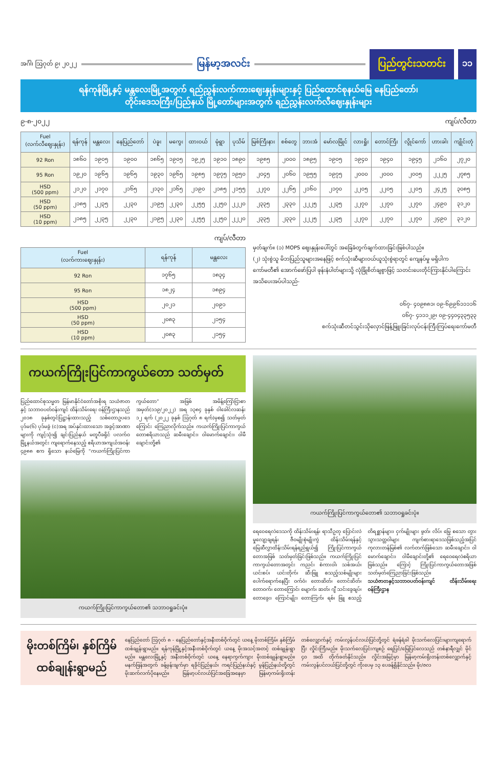အင်္ဂါ၊ ဩဂုတ် ၉၊ ၂၀၂၂ မြန်မာ့အလင်း ပြည်တွင်းသတင်း ၁၁
ရန်ကုန်မြို့နှင့် မန္တလေးမြို့အတွက် ရည်ညွှန်းလက်ကားဈေးနှုန်းများနှင့် ပြည်ထောင်စုနယ်မြေ နေပြည်တော်၊
တိုင်းဒေသကြီး/ပြည်နယ် မြို့တော်များအတွက် ရည်ညွှန်းလက်လီဈေးနှုန်းများ
၉-၈-၂၀၂၂ ကျပ်/လီတာ
| Fuel (လက်လီဈေးနှုန်း) | ရန်ကုန် | မန္တလေး | နေပြည်တော် | ပဲခူး | မကွေး | ထားဝယ် | မုံရွာ | ပုသိမ် | မြစ်ကြီးနား | စစ်တွေ | ဘားအံ | မော်လမြိုင် | လားရှိုး | တောင်ကြီး | လွိုင်ကော် | ဟားခါး | ကျိုင်းတုံ |
| --- | --- | --- | --- | --- | --- | --- | --- | --- | --- | --- | --- | --- | --- | --- | --- | --- | --- |
| 92 Ron | ၁၈၆၀ | ၁၉၀၅ | ၁၉၀၀ | ၁၈၆၅ | ၁၉၀၅ | ၁၉၂၅ | ၁၉၁၀ | ၁၈၉၀ | ၁၉၈၅ | ၂၀၀၀ | ၁၈၉၅ | ၁၉၀၅ | ၁၉၄၀ | ၁၉၄၀ | ၁၉၄၅ | ၂၁၆၀ | ၂၇၂၀ |
| 95 Ron | ၁၉၂၀ | ၁၉၆၅ | ၁၉၆၅ | ၁၉၃၀ | ၁၉၆၅ | ၁၉၈၅ | ၁၉၇၅ | ၁၉၅၀ | ၂၀၄၅ | ၂၀၆၀ | ၁၉၅၅ | ၁၉၇၅ | ၂၀၀၀ | ၂၀၀၀ | ၂၀၀၅ | ၂၂၂၅ | ၂၇၈၅ |
| HSD (500 ppm) | ၂၁၂၀ | ၂၁၇၀ | ၂၁၆၅ | ၂၁၃၀ | ၂၁၆၅ | ၂၁၉၀ | ၂၁၈၅ | ၂၁၅၅ | ၂၂၇၀ | ၂၂၆၅ | ၂၁၆၀ | ၂၁၇၀ | ၂၂၀၅ | ၂၂၀၅ | ၂၂၀၅ | ၂၄၂၅ | ၃၀၈၅ |
| HSD (50 ppm) | ၂၁၈၅ | ၂၂၃၅ | ၂၂၃၀ | ၂၁၉၅ | ၂၂၃၀ | ၂၂၅၅ | ၂၂၅၀ | ၂၂၂၀ | ၂၃၃၅ | ၂၃၃၀ | ၂၂၂၅ | ၂၂၃၅ | ၂၂၇၀ | ၂၂၇၀ | ၂၂၇၀ | ၂၄၉၀ | ၃၁၂၀ |
| HSD (10 ppm) | ၂၁၈၅ | ၂၂၃၅ | ၂၂၃၀ | ၂၁၉၅ | ၂၂၃၀ | ၂၂၅၅ | ၂၂၅၀ | ၂၂၂၀ | ၂၃၃၅ | ၂၃၃၀ | ၂၂၂၅ | ၂၂၃၅ | ၂၂၇၀ | ၂၂၇၀ | ၂၂၇၀ | ၂၄၉၀ | ၃၁၂၀ |
ကျပ်/လီတာ
| Fuel (လက်ကားဈေးနှုန်း) | ရန်ကုန် | မန္တလေး |
| --- | --- | --- |
| 92 Ron | ၁၇၆၅ | ၁၈၃၄ |
| 95 Ron | ၁၈၂၄ | ၁၈၉၄ |
| HSD (500 ppm) | ၂၀၂၁ | ၂၀၉၁ |
| HSD (50 ppm) | ၂၀၈၃ | ၂၁၅၄ |
| HSD (10 ppm) | ၂၀၈၃ | ၂၁၅၄ |
မှတ်ချက်။ (၁) MOPS ဈေးနှုန်းပေါ်တွင် အခြေခံတွက်ချက်ထားခြင်းဖြစ်ပါသည်။
(၂) သုံးစွဲသူ မိဘပြည်သူများအနေဖြင့် စက်သုံးဆီများဝယ်ယူသုံးစွဲရာတွင် ကျေနပ်မှု မရှိပါက ကော်မတီ၏ အောက်ဖော်ပြပါ ဖုန်းနံပါတ်များသို့ လုံခြုံစိတ်ချစွာဖြင့် သတင်းပေးတိုင်ကြားနိုင်ပါကြောင်း အသိပေးအပ်ပါသည်-
၀၆၇- ၄၀၉၈၈၁၊ ၀၉-၆၉၉၆၁၁၁၁၆
၀၆၇- ၄၁၁၁၂၉၊ ၀၉-၄၄၀၄၃၃၅၃၃
စက်သုံးဆီတင်သွင်းသိုလှောင်ဖြန့်ဖြူးခြင်းလုပ်ငန်းကြီးကြပ်ရေးကော်မတီ
ကယက်ကြိုးပြင်ကာကွယ်တော သတ်မှတ်
ပြည်ထောင်စုသမ္မတ မြန်မာနိုင်ငံတော်အစိုးရ သယံဇာတနှင့် သဘာဝပတ်ဝန်းကျင် ထိန်းသိမ်းရေး ဝန်ကြီးဌာနသည် ၂၀၁၈ ခုနှစ်တွင်ပြဋ္ဌာန်းထားသည့် သစ်တောဥပဒေပုဒ်မ(၆) ပုဒ်မခွဲ (င)အရ အပ်နှင်းထားသော အခွင့်အာဏာများကို ကျင့်သုံး၍ ချင်းပြည်နယ် မတူပီခရိုင် ပလက်ဝမြို့နယ်အတွင်း ကျရောက်နေသည့် ဧရိယာအကျယ်အဝန်း ၄၉၈၈ ဧက ရှိသော နယ်မြေကို “ကယက်ကြိုးပြင်ကာကွယ်တော” အဖြစ် အမိန့်ကြော်ငြာစာအမှတ်(၁၁၉/၂၀၂၂) အရ ၁၃၈၄ ခုနှစ် ဝါခေါင်လဆန်း ၁၂ ရက် (၂၀၂၂ ခုနှစ် ဩဂုတ် ၈ ရက်)မှစ၍ သတ်မှတ်ကြောင်း ကြေညာလိုက်သည်။ ကယက်ကြိုးပြင်ကာကွယ်တောဧရိယာသည် ဆမီးချောင်း၊ ဝါမောက်ချောင်း၊ ဝါမီချောင်းတို့၏
ကယက်ကြိုးပြင်ကာကွယ်တော၏ သဘာဝရှုခင်းပုံ။
ကယက်ကြိုးပြင်ကာကွယ်တော၏ သဘာဝရှုခင်းပုံ။
ရေဝေရေလဲဒေသကို ထိန်းသိမ်းရန်၊ ရာသီဥတု ပြောင်းလဲမှုလျော့ချရန်၊ ဇီဝမျိုးစုံမျိုးကွဲ ထိန်းသိမ်းရန်နှင့် မြေဆီလွှာထိန်းသိမ်းရန်ရည်ရွယ်၍ ကြိုးပြင်ကာကွယ်တောအဖြစ် သတ်မှတ်ခြင်းဖြစ်သည်။ ကယက်ကြိုးပြင်ကာကွယ်တောအတွင်း ကညင်၊ စံကားဝါ၊ သစ်အယ်၊ ယင်းစပ်၊ ယင်းတိုက်၊ ဆီးဖြူ စသည့်သစ်မျိုးများ ပေါက်ရောက်နေပြီး ဝက်ဝံ၊ တောဆိတ်၊ တောင်ဆိတ်၊ တောဝက်၊ တောကြောင်၊ မျောက်၊ ဆတ်၊ ဂျီ သင်းခွေချပ်၊ တောခွေး၊ ကြောင်မျိုး၊ တောကြက်၊ ရစ်၊ ဖြူ စသည့် တိရစ္ဆာန်များ၊ ငှက်မျိုးများ ဖွတ်၊ လိပ်၊ မြွေ စသော တွားသွားသတ္တဝါများ ကျက်စားရာဒေသဖြစ်သည့်အပြင် ကုလားတန်မြစ်၏ လက်တက်ဖြစ်သော ဆမီးချောင်း၊ ဝါမောက်ချောင်း၊ ဝါမီချောင်းတို့၏ ရေဝေရေလဲဧရိယာဖြစ်သည်။ ကြောင့် ကြိုးပြင်ကာကွယ်တောအဖြစ် သတ်မှတ်ကြေညာခြင်းဖြစ်သည်။
သယံဇာတနှင့်သဘာဝပတ်ဝန်းကျင် ထိန်းသိမ်းရေးဝန်ကြီးဌာန
မိုးတစ်ကြိမ်၊ နှစ်ကြိမ် ထစ်ချုန်းရွာမည်
နေပြည်တော် ဩဂုတ် ၈ - နေပြည်တော်နှင့်အနီးတစ်ဝိုက်တွင် ယနေ့ မိုးတစ်ကြိမ်၊ နှစ်ကြိမ် ထစ်ချုန်းရွာမည်။ ရန်ကုန်မြို့နှင့်အနီးတစ်ဝိုက်တွင် ယနေ့ မိုးအသင့်အတင့် ထစ်ချုန်းရွာမည်။ မန္တလေးမြို့နှင့် အနီးတစ်ဝိုက်တွင် ယနေ့ နေရာကွက်ကျား မိုးထစ်ချုန်းရွာမည်။ မနက်ဖြန်အတွက် ခန့်မှန်းချက်မှာ ရခိုင်ပြည်နယ်၊ ကရင်ပြည်နယ်နှင့် မွန်ပြည်နယ်တို့တွင် မိုးဆက်လက်ပိုနေမည်။ မြန်မာ့ပင်လယ်ပြင်အခြေအနေမှာ မြန်မာ့ကမ်းရိုးတန်းတစ်လျှောက်နှင့် ကမ်းလွန်ပင်လယ်ပြင်တို့တွင် ရံဖန်ရံခါ မိုးသက်လေပြင်းများကျရောက်ပြီး လှိုင်းကြီးမည်။ မိုးသက်လေပြင်းကျစဉ် ရေပြင်/မြေပြင်လေသည် တစ်နာရီလျှင် မိုင် ၄၀ အထိ တိုက်ခတ်နိုင်သည်။ လှိုင်းအမြင့်မှာ မြန်မာ့ကမ်းရိုးတန်းတစ်လျှောက်နှင့် ကမ်းလွန်ပင်လယ်ပြင်တို့တွင် ကိုးပေမှ ၁၃ ပေခန့်ရှိနိုင်သည်။ မိုး/ဇလ